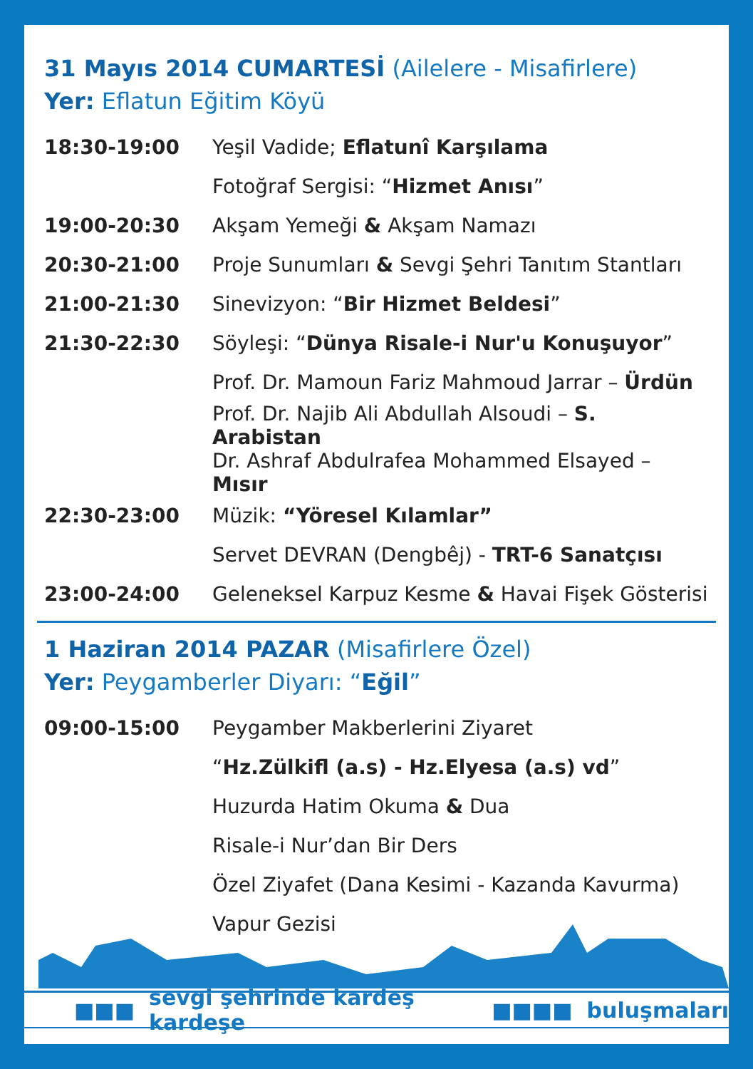31 Mayıs 2014 CUMARTESİ (Ailelere - Misafirlere)
Yer: Eflatun Eğitim Köyü
| 18:30-19:00 | Yeşil Vadide; Eflatunî Karşılama |
| | Fotoğraf Sergisi: “ Hizmet Anısı ” |
| 19:00-20:30 | Akşam Yemeği & Akşam Namazı |
| 20:30-21:00 | Proje Sunumları & Sevgi Şehri Tanıtım Stantları |
| 21:00-21:30 | Sinevizyon: “ Bir Hizmet Beldesi ” |
| 21:30-22:30 | Söyleşi: “ Dünya Risale-i Nur'u Konuşuyor ” |
| | Prof. Dr. Mamoun Fariz Mahmoud Jarrar – Ürdün |
| | Prof. Dr. Najib Ali Abdullah Alsoudi – S. Arabistan |
| | Dr. Ashraf Abdulrafea Mohammed Elsayed – Mısır |
| 22:30-23:00 | Müzik: “Yöresel Kılamlar” |
| | Servet DEVRAN (Dengbêj) - TRT-6 Sanatçısı |
| 23:00-24:00 | Geleneksel Karpuz Kesme & Havai Fişek Gösterisi |
1 Haziran 2014 PAZAR (Misafirlere Özel)
Yer: Peygamberler Diyarı: “Eğil”
| 09:00-15:00 | Peygamber Makberlerini Ziyaret |
| | “ Hz.Zülkifl (a.s) - Hz.Elyesa (a.s) vd ” |
| | Huzurda Hatim Okuma & Dua |
| | Risale-i Nur’dan Bir Ders |
| | Özel Ziyafet (Dana Kesimi - Kazanda Kavurma) |
| | Vapur Gezisi |
■■■ sevgi şehrinde kardeş kardeşe ■■■■ buluşmaları